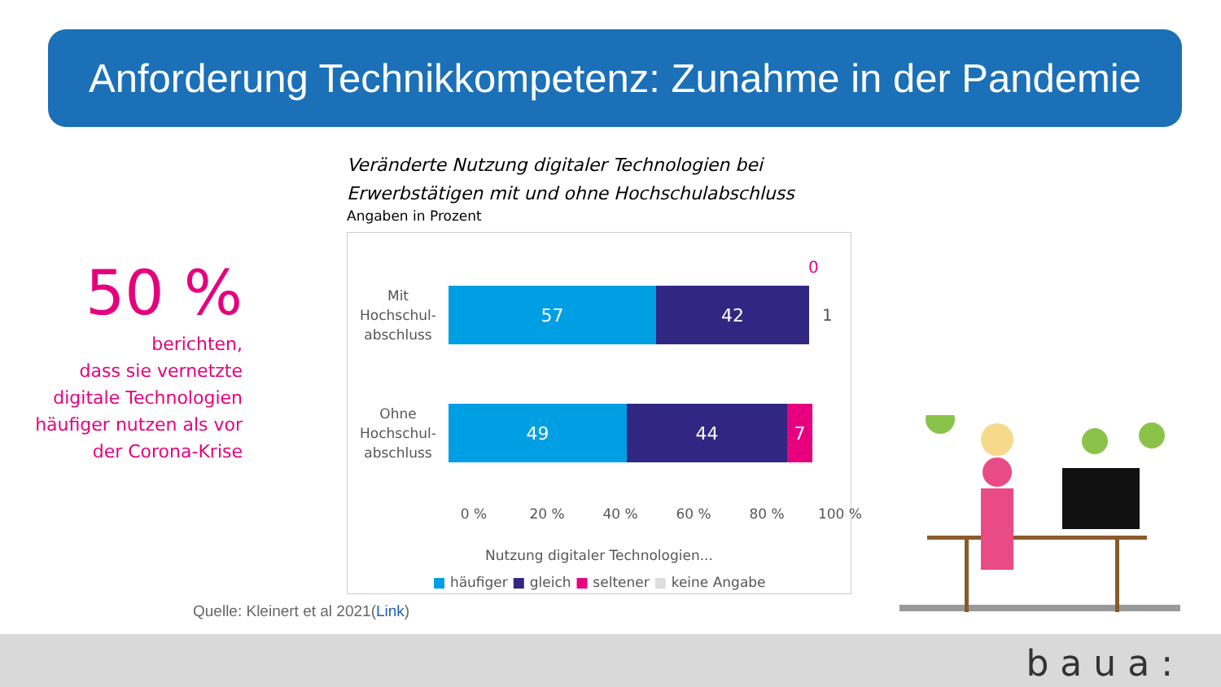Anforderung Technikkompetenz: Zunahme in der Pandemie
50 %
berichten,
dass sie vernetzte digitale Technologien häufiger nutzen als vor der Corona-Krise
Veränderte Nutzung digitaler Technologien bei Erwerbstätigen mit und ohne Hochschulabschluss
Angaben in Prozent
0
Mit Hochschul-abschluss
57 42
1
Ohne Hochschul-abschluss
49 44 7
0 % 20 % 40 % 60 % 80 % 100 %
Nutzung digitaler Technologien...
■ häufiger ■ gleich ■ seltener ■ keine Angabe
Quelle: Kleinert et al 2021(Link)
baua: